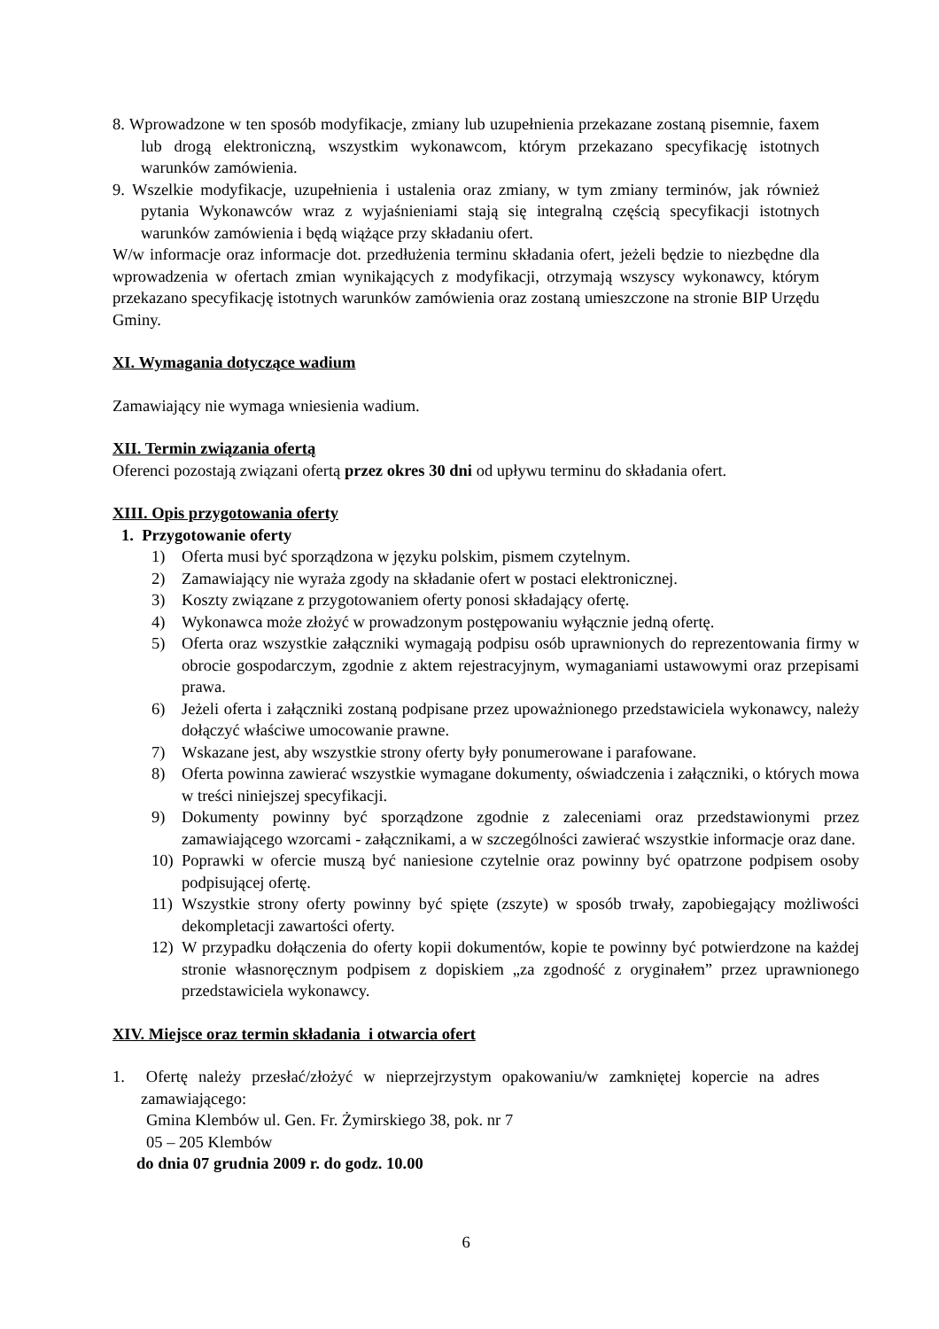8. Wprowadzone w ten sposób modyfikacje, zmiany lub uzupełnienia przekazane zostaną pisemnie, faxem lub drogą elektroniczną, wszystkim wykonawcom, którym przekazano specyfikację istotnych warunków zamówienia.
9. Wszelkie modyfikacje, uzupełnienia i ustalenia oraz zmiany, w tym zmiany terminów, jak również pytania Wykonawców wraz z wyjaśnieniami stają się integralną częścią specyfikacji istotnych warunków zamówienia i będą wiążące przy składaniu ofert.
W/w informacje oraz informacje dot. przedłużenia terminu składania ofert, jeżeli będzie to niezbędne dla wprowadzenia w ofertach zmian wynikających z modyfikacji, otrzymają wszyscy wykonawcy, którym przekazano specyfikację istotnych warunków zamówienia oraz zostaną umieszczone na stronie BIP Urzędu Gminy.
XI. Wymagania dotyczące wadium
Zamawiający nie wymaga wniesienia wadium.
XII. Termin związania ofertą
Oferenci pozostają związani ofertą przez okres 30 dni od upływu terminu do składania ofert.
XIII. Opis przygotowania oferty
1. Przygotowanie oferty
1) Oferta musi być sporządzona w języku polskim, pismem czytelnym.
2) Zamawiający nie wyraża zgody na składanie ofert w postaci elektronicznej.
3) Koszty związane z przygotowaniem oferty ponosi składający ofertę.
4) Wykonawca może złożyć w prowadzonym postępowaniu wyłącznie jedną ofertę.
5) Oferta oraz wszystkie załączniki wymagają podpisu osób uprawnionych do reprezentowania firmy w obrocie gospodarczym, zgodnie z aktem rejestracyjnym, wymaganiami ustawowymi oraz przepisami prawa.
6) Jeżeli oferta i załączniki zostaną podpisane przez upoważnionego przedstawiciela wykonawcy, należy dołączyć właściwe umocowanie prawne.
7) Wskazane jest, aby wszystkie strony oferty były ponumerowane i parafowane.
8) Oferta powinna zawierać wszystkie wymagane dokumenty, oświadczenia i załączniki, o których mowa w treści niniejszej specyfikacji.
9) Dokumenty powinny być sporządzone zgodnie z zaleceniami oraz przedstawionymi przez zamawiającego wzorcami - załącznikami, a w szczególności zawierać wszystkie informacje oraz dane.
10) Poprawki w ofercie muszą być naniesione czytelnie oraz powinny być opatrzone podpisem osoby podpisującej ofertę.
11) Wszystkie strony oferty powinny być spięte (zszyte) w sposób trwały, zapobiegający możliwości dekompletacji zawartości oferty.
12) W przypadku dołączenia do oferty kopii dokumentów, kopie te powinny być potwierdzone na każdej stronie własnoręcznym podpisem z dopiskiem „za zgodność z oryginałem” przez uprawnionego przedstawiciela wykonawcy.
XIV. Miejsce oraz termin składania i otwarcia ofert
1. Ofertę należy przesłać/złożyć w nieprzejrzystym opakowaniu/w zamkniętej kopercie na adres zamawiającego:
Gmina Klembów ul. Gen. Fr. Żymirskiego 38, pok. nr 7
05 – 205 Klembów
do dnia 07 grudnia 2009 r. do godz. 10.00
6